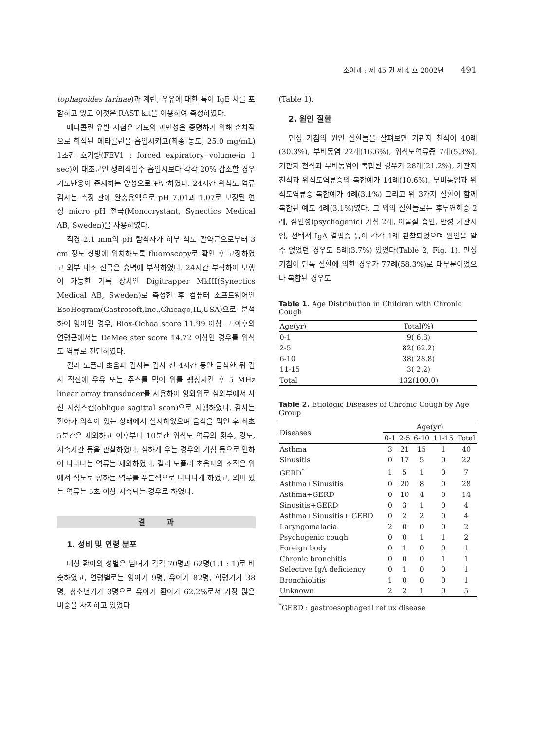소아과 : 제 45 권 제 4 호 2002년 491
tophagoides farinae)과 계란, 우유에 대한 특이 IgE 치를 포함하고 있고 이것은 RAST kit을 이용하여 측정하였다.
메타콜린 유발 시험은 기도의 과민성을 증명하기 위해 순차적으로 희석된 메타콜린을 흡입시키고(최종 농도; 25.0 mg/mL) 1초간 호기량(FEV1 : forced expiratory volume-in 1 sec)이 대조군인 생리식염수 흡입시보다 각각 20% 감소할 경우 기도반응이 존재하는 양성으로 판단하였다. 24시간 위식도 역류검사는 측정 관에 완충용액으로 pH 7.01과 1.07로 보정된 연성 micro pH 전극(Monocrystant, Synectics Medical AB, Sweden)을 사용하였다.
직경 2.1 mm의 pH 탐식자가 하부 식도 괄약근으로부터 3 cm 정도 상방에 위치하도록 fluoroscopy로 확인 후 고정하였고 외부 대조 전극은 흉벽에 부착하였다. 24시간 부착하여 보행이 가능한 기록 장치인 Digitrapper MkIII(Synectics Medical AB, Sweden)로 측정한 후 컴퓨터 소프트웨어인 EsoHogram(Gastrosoft,Inc.,Chicago,IL,USA)으로 분석하여 영아인 경우, Biox-Ochoa score 11.99 이상 그 이후의 연령군에서는 DeMee ster score 14.72 이상인 경우를 위식도 역류로 진단하였다.
컬러 도플러 초음파 검사는 검사 전 4시간 동안 금식한 뒤 검사 직전에 우유 또는 주스를 먹여 위를 팽창시킨 후 5 MHz linear array transducer를 사용하여 앙와위로 심와부에서 사선 시상스캔(oblique sagittal scan)으로 시행하였다. 검사는 환아가 의식이 있는 상태에서 실시하였으며 음식을 먹인 후 최초 5분간은 제외하고 이후부터 10분간 위식도 역류의 횟수, 강도, 지속시간 등을 관찰하였다. 심하게 우는 경우와 기침 등으로 인하여 나타나는 역류는 제외하였다. 컬러 도플러 초음파의 조작은 위에서 식도로 향하는 역류를 푸른색으로 나타나게 하였고, 의미 있는 역류는 5초 이상 지속되는 경우로 하였다.
결 과
1. 성비 및 연령 분포
대상 환아의 성별은 남녀가 각각 70명과 62명(1.1 : 1)로 비슷하였고, 연령별로는 영아기 9명, 유아기 82명, 학령기가 38명, 청소년기가 3명으로 유아기 환아가 62.2%로서 가장 많은 비중을 차지하고 있었다
(Table 1).
2. 원인 질환
만성 기침의 원인 질환들을 살펴보면 기관지 천식이 40례(30.3%), 부비동염 22례(16.6%), 위식도역류증 7례(5.3%), 기관지 천식과 부비동염이 복합된 경우가 28례(21.2%), 기관지 천식과 위식도역류증의 복합예가 14례(10.6%), 부비동염과 위식도역류증 복합예가 4례(3.1%) 그리고 위 3가지 질환이 함께 복합된 예도 4례(3.1%)였다. 그 외의 질환들로는 후두연화증 2례, 심인성(psychogenic) 기침 2례, 이물질 흡인, 만성 기관지염, 선택적 IgA 결핍증 등이 각각 1례 관찰되었으며 원인을 알 수 없었던 경우도 5례(3.7%) 있었다(Table 2, Fig. 1). 만성 기침이 단독 질환에 의한 경우가 77례(58.3%)로 대부분이었으나 복합된 경우도
Table 1. Age Distribution in Children with Chronic Cough
| Age(yr) | Total(%) |
| --- | --- |
| 0-1 | 9( 6.8) |
| 2-5 | 82( 62.2) |
| 6-10 | 38( 28.8) |
| 11-15 | 3( 2.2) |
| Total | 132(100.0) |
Table 2. Etiologic Diseases of Chronic Cough by Age Group
| Diseases | Age(yr) | | | | |
| --- | --- | --- | --- | --- | --- |
| | 0-1 | 2-5 | 6-10 | 11-15 | Total |
| Asthma | 3 | 21 | 15 | 1 | 40 |
| Sinusitis | 0 | 17 | 5 | 0 | 22 |
| GERD<sup>*</sup> | 1 | 5 | 1 | 0 | 7 |
| Asthma+Sinusitis | 0 | 20 | 8 | 0 | 28 |
| Asthma+GERD | 0 | 10 | 4 | 0 | 14 |
| Sinusitis+GERD | 0 | 3 | 1 | 0 | 4 |
| Asthma+Sinusitis+ GERD | 0 | 2 | 2 | 0 | 4 |
| Laryngomalacia | 2 | 0 | 0 | 0 | 2 |
| Psychogenic cough | 0 | 0 | 1 | 1 | 2 |
| Foreign body | 0 | 1 | 0 | 0 | 1 |
| Chronic bronchitis | 0 | 0 | 0 | 1 | 1 |
| Selective IgA deficiency | 0 | 1 | 0 | 0 | 1 |
| Bronchiolitis | 1 | 0 | 0 | 0 | 1 |
| Unknown | 2 | 2 | 1 | 0 | 5 |
<sup>*</sup> GERD : gastroesophageal reflux disease